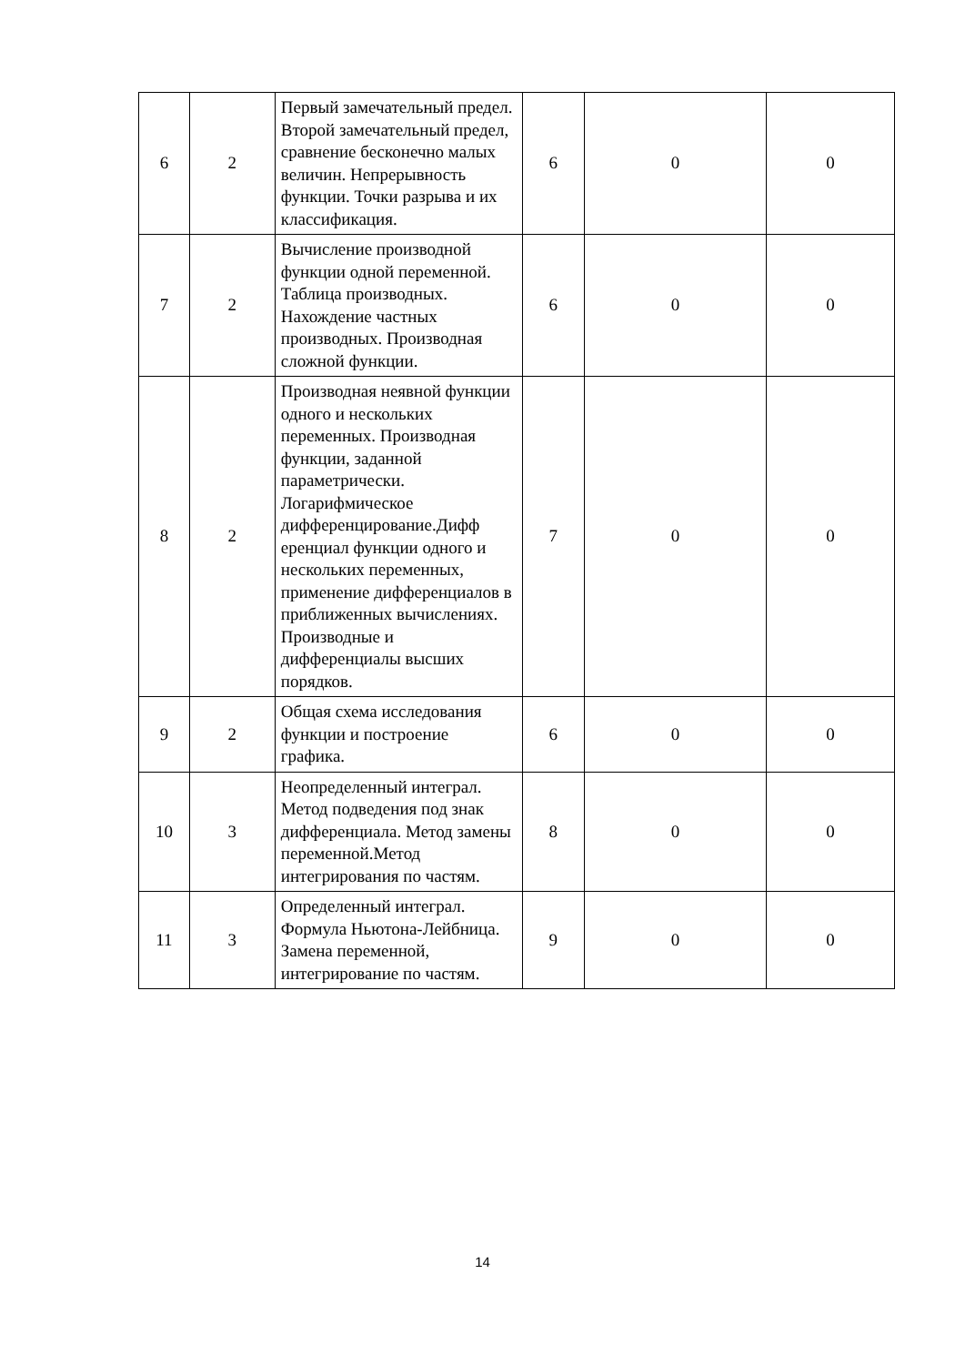| 6 | 2 | Первый замечательный предел. Второй замечательный предел, сравнение бесконечно малых величин. Непрерывность функции. Точки разрыва и их классификация. | 6 | 0 | 0 |
| 7 | 2 | Вычисление производной функции одной переменной. Таблица производных. Нахождение частных производных. Производная сложной функции. | 6 | 0 | 0 |
| 8 | 2 | Производная неявной функции одного и нескольких переменных. Производная функции, заданной параметрически. Логарифмическое дифференцирование.Дифф еренциал функции одного и нескольких переменных, применение дифференциалов в приближенных вычислениях. Производные и дифференциалы высших порядков. | 7 | 0 | 0 |
| 9 | 2 | Общая схема исследования функции и построение графика. | 6 | 0 | 0 |
| 10 | 3 | Неопределенный интеграл. Метод подведения под знак дифференциала. Метод замены переменной.Метод интегрирования по частям. | 8 | 0 | 0 |
| 11 | 3 | Определенный интеграл. Формула Ньютона-Лейбница. Замена переменной, интегрирование по частям. | 9 | 0 | 0 |
14